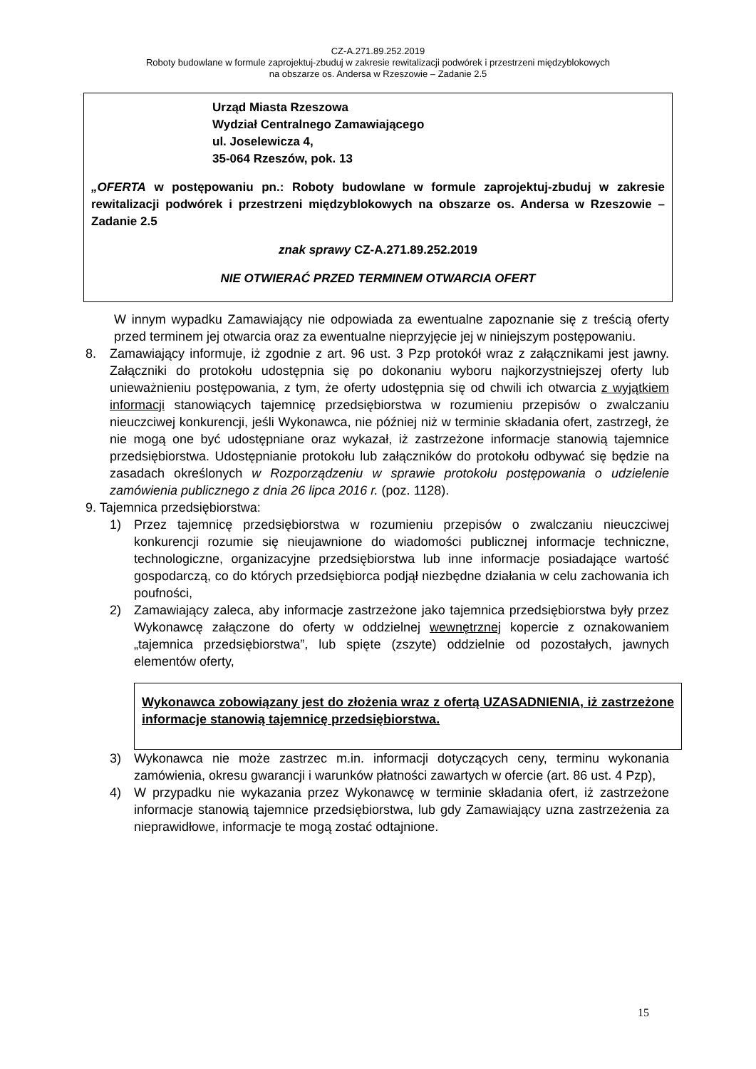CZ-A.271.89.252.2019
Roboty budowlane w formule zaprojektuj-zbuduj w zakresie rewitalizacji podwórek i przestrzeni międzyblokowych
na obszarze os. Andersa w Rzeszowie – Zadanie 2.5
Urząd Miasta Rzeszowa
Wydział Centralnego Zamawiającego
ul. Joselewicza 4,
35-064 Rzeszów, pok. 13
„OFERTA w postępowaniu pn.: Roboty budowlane w formule zaprojektuj-zbuduj w zakresie rewitalizacji podwórek i przestrzeni międzyblokowych na obszarze os. Andersa w Rzeszowie – Zadanie 2.5
znak sprawy CZ-A.271.89.252.2019
NIE OTWIERAĆ PRZED TERMINEM OTWARCIA OFERT
W innym wypadku Zamawiający nie odpowiada za ewentualne zapoznanie się z treścią oferty przed terminem jej otwarcia oraz za ewentualne nieprzyjęcie jej w niniejszym postępowaniu.
8. Zamawiający informuje, iż zgodnie z art. 96 ust. 3 Pzp protokół wraz z załącznikami jest jawny. Załączniki do protokołu udostępnia się po dokonaniu wyboru najkorzystniejszej oferty lub unieważnieniu postępowania, z tym, że oferty udostępnia się od chwili ich otwarcia z wyjątkiem informacji stanowiących tajemnicę przedsiębiorstwa w rozumieniu przepisów o zwalczaniu nieuczciwej konkurencji, jeśli Wykonawca, nie później niż w terminie składania ofert, zastrzegł, że nie mogą one być udostępniane oraz wykazał, iż zastrzeżone informacje stanowią tajemnice przedsiębiorstwa. Udostępnianie protokołu lub załączników do protokołu odbywać się będzie na zasadach określonych w Rozporządzeniu w sprawie protokołu postępowania o udzielenie zamówienia publicznego z dnia 26 lipca 2016 r. (poz. 1128).
9. Tajemnica przedsiębiorstwa:
1) Przez tajemnicę przedsiębiorstwa w rozumieniu przepisów o zwalczaniu nieuczciwej konkurencji rozumie się nieujawnione do wiadomości publicznej informacje techniczne, technologiczne, organizacyjne przedsiębiorstwa lub inne informacje posiadające wartość gospodarczą, co do których przedsiębiorca podjął niezbędne działania w celu zachowania ich poufności,
2) Zamawiający zaleca, aby informacje zastrzeżone jako tajemnica przedsiębiorstwa były przez Wykonawcę załączone do oferty w oddzielnej wewnętrznej kopercie z oznakowaniem „tajemnica przedsiębiorstwa”, lub spięte (zszyte) oddzielnie od pozostałych, jawnych elementów oferty,
Wykonawca zobowiązany jest do złożenia wraz z ofertą UZASADNIENIA, iż zastrzeżone informacje stanowią tajemnicę przedsiębiorstwa.
3) Wykonawca nie może zastrzec m.in. informacji dotyczących ceny, terminu wykonania zamówienia, okresu gwarancji i warunków płatności zawartych w ofercie (art. 86 ust. 4 Pzp),
4) W przypadku nie wykazania przez Wykonawcę w terminie składania ofert, iż zastrzeżone informacje stanowią tajemnice przedsiębiorstwa, lub gdy Zamawiający uzna zastrzeżenia za nieprawidłowe, informacje te mogą zostać odtajnione.
15